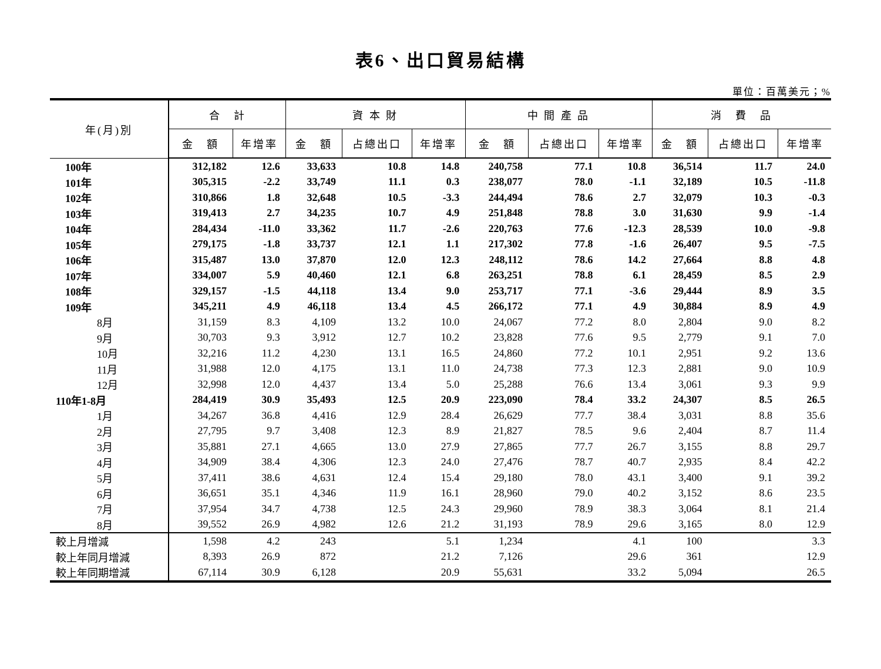表6、出口貿易結構
單位：百萬美元；%
| 年(月)別 | 合 計 | | 資 本 財 | | | 中 間 產 品 | | | 消 費 品 | | |
| --- | --- | --- | --- | --- | --- | --- | --- | --- | --- | --- | --- |
| | 金 額 | 年增率 | 金 額 | 占總出口 | 年增率 | 金 額 | 占總出口 | 年增率 | 金 額 | 占總出口 | 年增率 |
| 100年 | 312,182 | 12.6 | 33,633 | 10.8 | 14.8 | 240,758 | 77.1 | 10.8 | 36,514 | 11.7 | 24.0 |
| 101年 | 305,315 | -2.2 | 33,749 | 11.1 | 0.3 | 238,077 | 78.0 | -1.1 | 32,189 | 10.5 | -11.8 |
| 102年 | 310,866 | 1.8 | 32,648 | 10.5 | -3.3 | 244,494 | 78.6 | 2.7 | 32,079 | 10.3 | -0.3 |
| 103年 | 319,413 | 2.7 | 34,235 | 10.7 | 4.9 | 251,848 | 78.8 | 3.0 | 31,630 | 9.9 | -1.4 |
| 104年 | 284,434 | -11.0 | 33,362 | 11.7 | -2.6 | 220,763 | 77.6 | -12.3 | 28,539 | 10.0 | -9.8 |
| 105年 | 279,175 | -1.8 | 33,737 | 12.1 | 1.1 | 217,302 | 77.8 | -1.6 | 26,407 | 9.5 | -7.5 |
| 106年 | 315,487 | 13.0 | 37,870 | 12.0 | 12.3 | 248,112 | 78.6 | 14.2 | 27,664 | 8.8 | 4.8 |
| 107年 | 334,007 | 5.9 | 40,460 | 12.1 | 6.8 | 263,251 | 78.8 | 6.1 | 28,459 | 8.5 | 2.9 |
| 108年 | 329,157 | -1.5 | 44,118 | 13.4 | 9.0 | 253,717 | 77.1 | -3.6 | 29,444 | 8.9 | 3.5 |
| 109年 | 345,211 | 4.9 | 46,118 | 13.4 | 4.5 | 266,172 | 77.1 | 4.9 | 30,884 | 8.9 | 4.9 |
| 8月 | 31,159 | 8.3 | 4,109 | 13.2 | 10.0 | 24,067 | 77.2 | 8.0 | 2,804 | 9.0 | 8.2 |
| 9月 | 30,703 | 9.3 | 3,912 | 12.7 | 10.2 | 23,828 | 77.6 | 9.5 | 2,779 | 9.1 | 7.0 |
| 10月 | 32,216 | 11.2 | 4,230 | 13.1 | 16.5 | 24,860 | 77.2 | 10.1 | 2,951 | 9.2 | 13.6 |
| 11月 | 31,988 | 12.0 | 4,175 | 13.1 | 11.0 | 24,738 | 77.3 | 12.3 | 2,881 | 9.0 | 10.9 |
| 12月 | 32,998 | 12.0 | 4,437 | 13.4 | 5.0 | 25,288 | 76.6 | 13.4 | 3,061 | 9.3 | 9.9 |
| 110年1-8月 | 284,419 | 30.9 | 35,493 | 12.5 | 20.9 | 223,090 | 78.4 | 33.2 | 24,307 | 8.5 | 26.5 |
| 1月 | 34,267 | 36.8 | 4,416 | 12.9 | 28.4 | 26,629 | 77.7 | 38.4 | 3,031 | 8.8 | 35.6 |
| 2月 | 27,795 | 9.7 | 3,408 | 12.3 | 8.9 | 21,827 | 78.5 | 9.6 | 2,404 | 8.7 | 11.4 |
| 3月 | 35,881 | 27.1 | 4,665 | 13.0 | 27.9 | 27,865 | 77.7 | 26.7 | 3,155 | 8.8 | 29.7 |
| 4月 | 34,909 | 38.4 | 4,306 | 12.3 | 24.0 | 27,476 | 78.7 | 40.7 | 2,935 | 8.4 | 42.2 |
| 5月 | 37,411 | 38.6 | 4,631 | 12.4 | 15.4 | 29,180 | 78.0 | 43.1 | 3,400 | 9.1 | 39.2 |
| 6月 | 36,651 | 35.1 | 4,346 | 11.9 | 16.1 | 28,960 | 79.0 | 40.2 | 3,152 | 8.6 | 23.5 |
| 7月 | 37,954 | 34.7 | 4,738 | 12.5 | 24.3 | 29,960 | 78.9 | 38.3 | 3,064 | 8.1 | 21.4 |
| 8月 | 39,552 | 26.9 | 4,982 | 12.6 | 21.2 | 31,193 | 78.9 | 29.6 | 3,165 | 8.0 | 12.9 |
| 較上月增減 | 1,598 | 4.2 | 243 | | 5.1 | 1,234 | | 4.1 | 100 | | 3.3 |
| 較上年同月增減 | 8,393 | 26.9 | 872 | | 21.2 | 7,126 | | 29.6 | 361 | | 12.9 |
| 較上年同期增減 | 67,114 | 30.9 | 6,128 | | 20.9 | 55,631 | | 33.2 | 5,094 | | 26.5 |